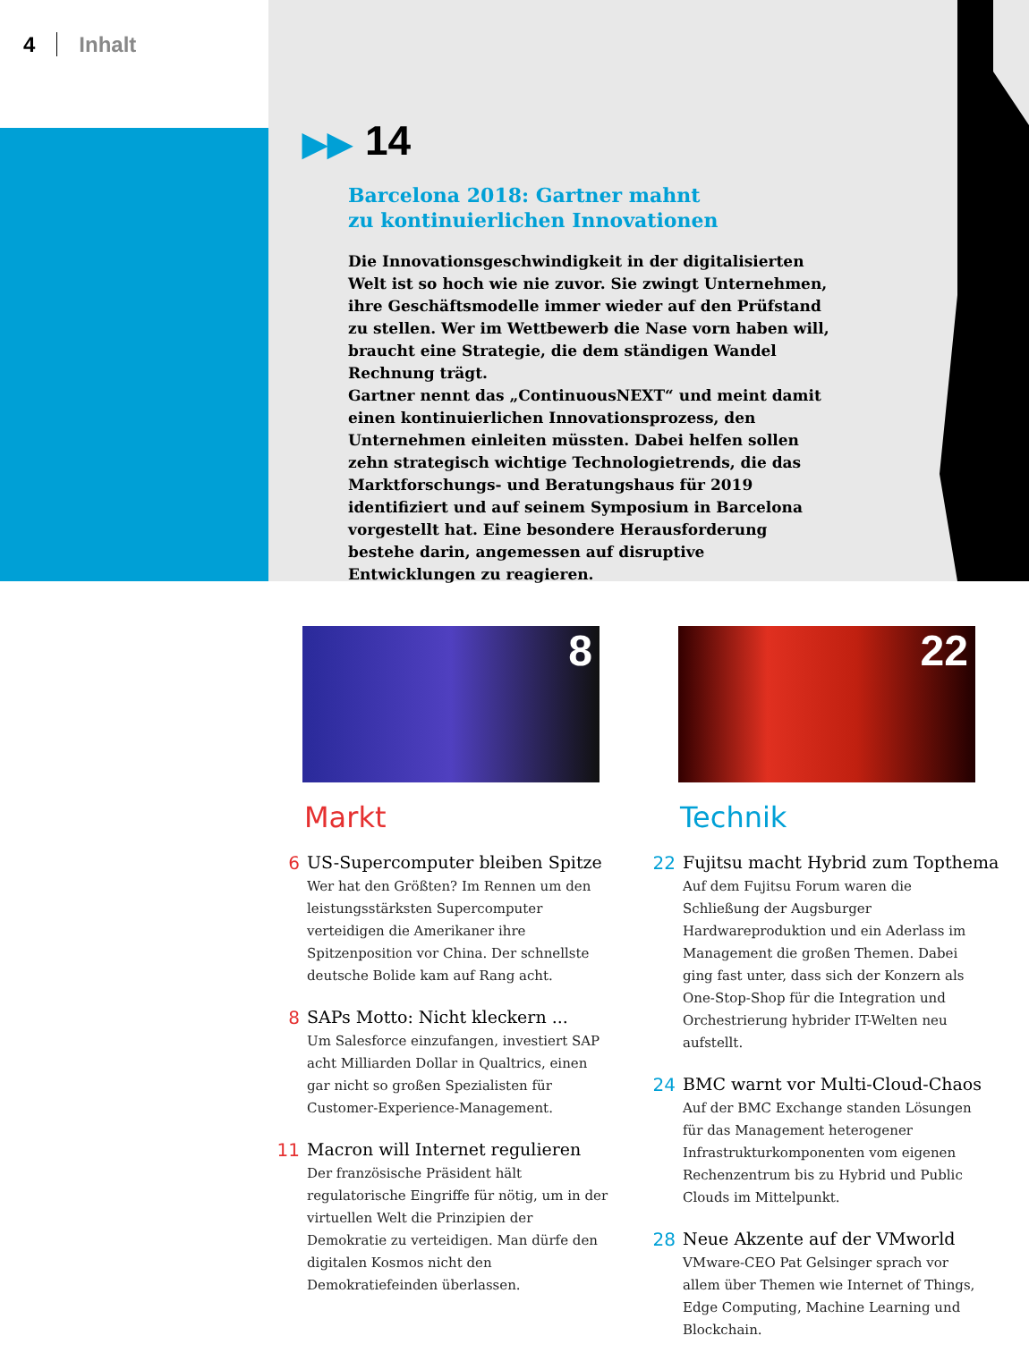4 Inhalt
▶▶ 14
Barcelona 2018: Gartner mahnt
zu kontinuierlichen Innovationen
Die Innovationsgeschwindigkeit in der digitalisierten Welt ist so hoch wie nie zuvor. Sie zwingt Unternehmen, ihre Geschäftsmodelle immer wieder auf den Prüfstand zu stellen. Wer im Wettbewerb die Nase vorn haben will, braucht eine Strategie, die dem ständigen Wandel Rechnung trägt.
Gartner nennt das „ContinuousNEXT“ und meint damit einen kontinuierlichen Innovationsprozess, den Unternehmen einleiten müssten. Dabei helfen sollen zehn strategisch wichtige Technologietrends, die das Marktforschungs- und Beratungshaus für 2019 identifiziert und auf seinem Symposium in Barcelona vorgestellt hat. Eine besondere Herausforderung bestehe darin, angemessen auf disruptive Entwicklungen zu reagieren.
8
Markt
6 US-Supercomputer bleiben Spitze
Wer hat den Größten? Im Rennen um den leistungsstärksten Supercomputer verteidigen die Amerikaner ihre Spitzenposition vor China. Der schnellste deutsche Bolide kam auf Rang acht.
8 SAPs Motto: Nicht kleckern ...
Um Salesforce einzufangen, investiert SAP acht Milliarden Dollar in Qualtrics, einen gar nicht so großen Spezialisten für Customer-Experience-Management.
11 Macron will Internet regulieren
Der französische Präsident hält regulatorische Eingriffe für nötig, um in der virtuellen Welt die Prinzipien der Demokratie zu verteidigen. Man dürfe den digitalen Kosmos nicht den Demokratiefeinden überlassen.
22
Technik
22 Fujitsu macht Hybrid zum Topthema
Auf dem Fujitsu Forum waren die Schließung der Augsburger Hardwareproduktion und ein Aderlass im Management die großen Themen. Dabei ging fast unter, dass sich der Konzern als One-Stop-Shop für die Integration und Orchestrierung hybrider IT-Welten neu aufstellt.
24 BMC warnt vor Multi-Cloud-Chaos
Auf der BMC Exchange standen Lösungen für das Management heterogener Infrastrukturkomponenten vom eigenen Rechenzentrum bis zu Hybrid und Public Clouds im Mittelpunkt.
28 Neue Akzente auf der VMworld
VMware-CEO Pat Gelsinger sprach vor allem über Themen wie Internet of Things, Edge Computing, Machine Learning und Blockchain.